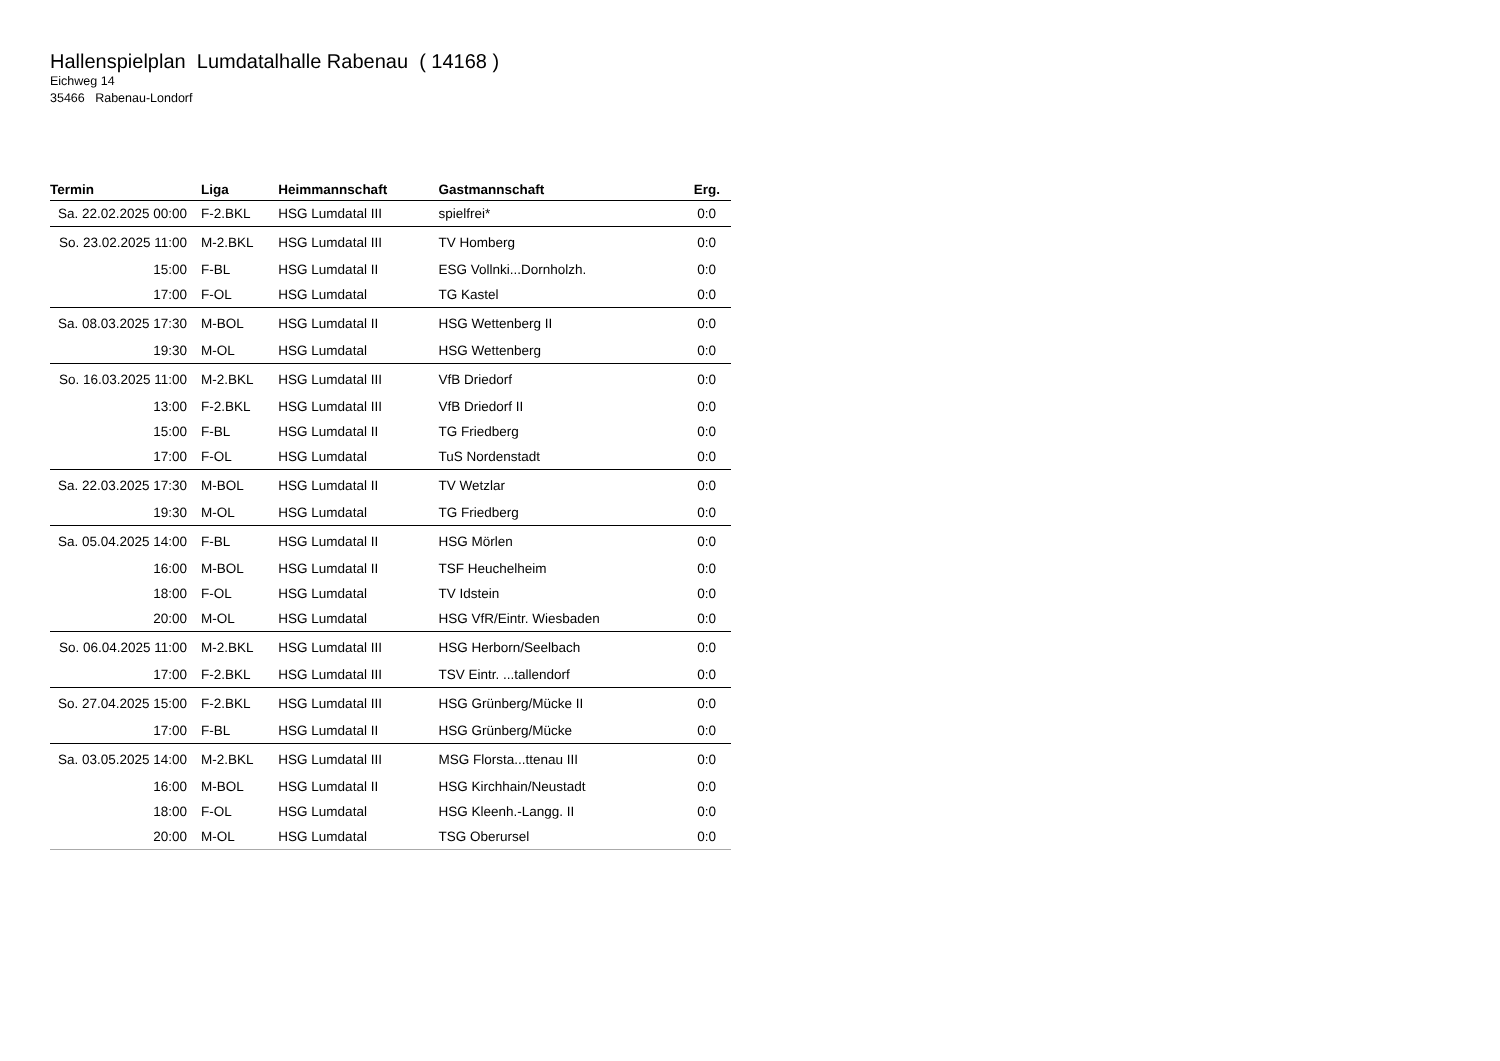Hallenspielplan Lumdatalhalle Rabenau ( 14168 )
Eichweg 14
35466 Rabenau-Londorf
| Termin | Liga | Heimmannschaft | Gastmannschaft | Erg. |
| --- | --- | --- | --- | --- |
| Sa. 22.02.2025 00:00 | F-2.BKL | HSG Lumdatal III | spielfrei* | 0:0 |
| So. 23.02.2025 11:00 | M-2.BKL | HSG Lumdatal III | TV Homberg | 0:0 |
| 15:00 | F-BL | HSG Lumdatal II | ESG Vollnki...Dornholzh. | 0:0 |
| 17:00 | F-OL | HSG Lumdatal | TG Kastel | 0:0 |
| Sa. 08.03.2025 17:30 | M-BOL | HSG Lumdatal II | HSG Wettenberg II | 0:0 |
| 19:30 | M-OL | HSG Lumdatal | HSG Wettenberg | 0:0 |
| So. 16.03.2025 11:00 | M-2.BKL | HSG Lumdatal III | VfB Driedorf | 0:0 |
| 13:00 | F-2.BKL | HSG Lumdatal III | VfB Driedorf II | 0:0 |
| 15:00 | F-BL | HSG Lumdatal II | TG Friedberg | 0:0 |
| 17:00 | F-OL | HSG Lumdatal | TuS Nordenstadt | 0:0 |
| Sa. 22.03.2025 17:30 | M-BOL | HSG Lumdatal II | TV Wetzlar | 0:0 |
| 19:30 | M-OL | HSG Lumdatal | TG Friedberg | 0:0 |
| Sa. 05.04.2025 14:00 | F-BL | HSG Lumdatal II | HSG Mörlen | 0:0 |
| 16:00 | M-BOL | HSG Lumdatal II | TSF Heuchelheim | 0:0 |
| 18:00 | F-OL | HSG Lumdatal | TV Idstein | 0:0 |
| 20:00 | M-OL | HSG Lumdatal | HSG VfR/Eintr. Wiesbaden | 0:0 |
| So. 06.04.2025 11:00 | M-2.BKL | HSG Lumdatal III | HSG Herborn/Seelbach | 0:0 |
| 17:00 | F-2.BKL | HSG Lumdatal III | TSV Eintr. ...tallendorf | 0:0 |
| So. 27.04.2025 15:00 | F-2.BKL | HSG Lumdatal III | HSG Grünberg/Mücke II | 0:0 |
| 17:00 | F-BL | HSG Lumdatal II | HSG Grünberg/Mücke | 0:0 |
| Sa. 03.05.2025 14:00 | M-2.BKL | HSG Lumdatal III | MSG Florsta...ttenau III | 0:0 |
| 16:00 | M-BOL | HSG Lumdatal II | HSG Kirchhain/Neustadt | 0:0 |
| 18:00 | F-OL | HSG Lumdatal | HSG Kleenh.-Langg. II | 0:0 |
| 20:00 | M-OL | HSG Lumdatal | TSG Oberursel | 0:0 |